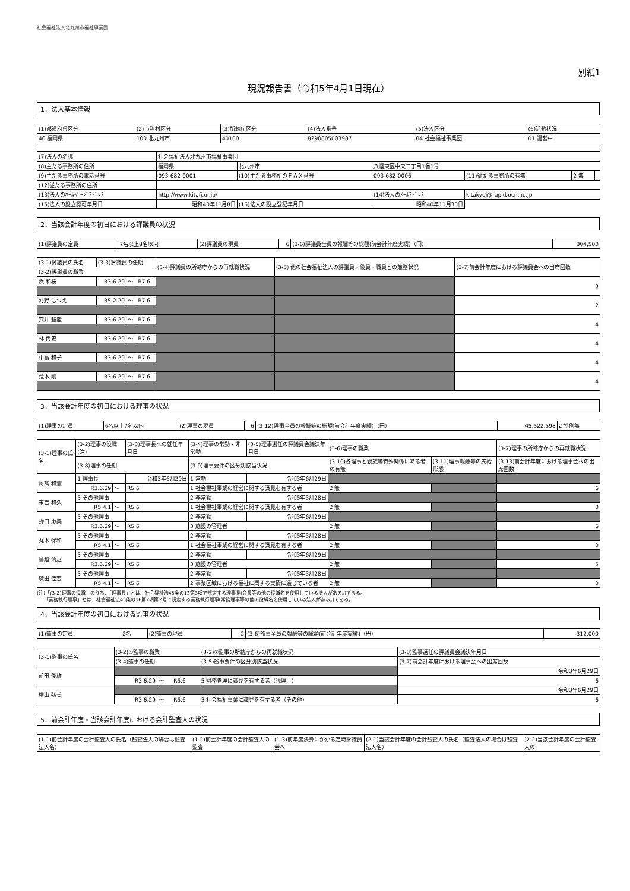社会福祉法人北九州市福祉事業団
別紙1
現況報告書（令和5年4月1日現在）
1．法人基本情報
| (1)都道府県区分 | (2)市町村区分 | (3)所轄庁区分 | (4)法人番号 | (5)法人区分 | (6)活動状況 |
| 40 福岡県 | 100 北九州市 | 40100 | 8290805003987 | 04 社会福祉事業団 | 01 運営中 |
| (7)法人の名称 | 社会福祉法人北九州市福祉事業団 | | | | | |
| (8)主たる事務所の住所 | 福岡県 | 北九州市 | 八幡東区中央二丁目1番1号 | | | |
| (9)主たる事務所の電話番号 | 093-682-0001 | (10)主たる事務所のＦＡＸ番号 | 093-682-0006 | (11)従たる事務所の有無 | 2 無 | |
| (12)従たる事務所の住所 | | | | | | |
| (13)法人のﾎｰﾑﾍﾟｰｼﾞｱﾄﾞﾚｽ | http://www.kitafj.or.jp/ | | (14)法人のﾒｰﾙｱﾄﾞﾚｽ | kitakyuj@rapid.ocn.ne.jp | | |
| (15)法人の設立認可年月日 | 昭和40年11月8日 | (16)法人の設立登記年月日 | 昭和40年11月30日 | | | |
2．当該会計年度の初日における評議員の状況
| (1)評議員の定員 | 7名以上8名以内 | (2)評議員の現員 | 6 | (3-6)評議員全員の報酬等の総額(前会計年度実績)（円） | 304,500 |
| (3-1)評議員の氏名 | (3-3)評議員の任期 | | | (3-4)評議員の所轄庁からの再就職状況 | (3-5) 他の社会福祉法人の評議員・役員・職員との兼務状況 | (3-7)前会計年度における評議員会への出席回数 |
| (3-2)評議員の職業 | | | | | | |
| 浜 和枝 | R3.6.29 | ～ | R7.6 | | | 3 |
| 河野 はつえ | R5.2.20 | ～ | R7.6 | | | 2 |
| 穴井 竪能 | R3.6.29 | ～ | R7.6 | | | 4 |
| 林 尚史 | R3.6.29 | ～ | R7.6 | | | 4 |
| 中島 和子 | R3.6.29 | ～ | R7.6 | | | 4 |
| 荒木 剛 | R3.6.29 | ～ | R7.6 | | | 4 |
3．当該会計年度の初日における理事の状況
| (1)理事の定員 | 6名以上7名以内 | (2)理事の現員 | 6 | (3-12)理事全員の報酬等の総額(前会計年度実績)（円） | 45,522,598 | 2 特例無 |
| (3-1)理事の氏名 | (3-2)理事の役職(注) | | | (3-3)理事長への就任年月日 | (3-4)理事の常勤・非常勤 | (3-5)理事選任の評議員会議決年月日 | (3-6)理事の職業 | | (3-7)理事の所轄庁からの再就職状況 |
| | (3-8)理事の任期 | | | | (3-9)理事要件の区分別該当状況 | | (3-10)各理事と親族等特殊関係にある者の有無 | (3-11)理事報酬等の支給形態 | (3-13)前会計年度における理事会への出席回数 |
| 阿髙 和憲 | 1 理事長 | | | 令和3年6月29日 | 1 常勤 | 令和3年6月29日 | | | |
| | R3.6.29 | ～ | R5.6 | | 1 社会福祉事業の経営に関する識見を有する者 | | 2 無 | | 6 |
| 末吉 和久 | 3 その他理事 | | | | 2 非常勤 | 令和5年3月28日 | | | |
| | R5.4.1 | ～ | R5.6 | | 1 社会福祉事業の経営に関する識見を有する者 | | 2 無 | | 0 |
| 野口 恵美 | 3 その他理事 | | | | 2 非常勤 | 令和3年6月29日 | | | |
| | R3.6.29 | ～ | R5.6 | | 3 施設の管理者 | | 2 無 | | 6 |
| 丸木 保和 | 3 その他理事 | | | | 2 非常勤 | 令和5年3月28日 | | | |
| | R5.4.1 | ～ | R5.6 | | 1 社会福祉事業の経営に関する識見を有する者 | | 2 無 | | 0 |
| 鳥越 清之 | 3 その他理事 | | | | 2 非常勤 | 令和3年6月29日 | | | |
| | R3.6.29 | ～ | R5.6 | | 3 施設の管理者 | | 2 無 | | 5 |
| 磯田 佳宏 | 3 その他理事 | | | | 2 非常勤 | 令和5年3月28日 | | | |
| | R5.4.1 | ～ | R5.6 | | 2 事業区域における福祉に関する実情に通じている者 | | 2 無 | | 0 |
(注)「(3-2)理事の役職」のうち、「理事長」とは、社会福祉法45条の13第3項で規定する理事長(会長等の他の役職名を使用している法人がある。)である。
　　「業務執行理事」とは、社会福祉法45条の16第2項第2号で規定する業務執行理事(常務理事等の他の役職名を使用している法人がある。)である。
4．当該会計年度の初日における監事の状況
| (1)監事の定員 | 2名 | (2)監事の現員 | 2 | (3-6)監事全員の報酬等の総額(前会計年度実績)（円） | 312,000 |
| (3-1)監事の氏名 | (3-2)①監事の職業 | | | (3-2)②監事の所轄庁からの再就職状況 | (3-3)監事選任の評議員会議決年月日 |
| | (3-4)監事の任期 | | | (3-5)監事要件の区分別該当状況 | (3-7)前会計年度における理事会への出席回数 |
| 前田 俊雄 | | | | | 令和3年6月29日 |
| | R3.6.29 | ～ | R5.6 | 5 財務管理に識見を有する者（税理士） | 6 |
| 横山 弘美 | | | | | 令和3年6月29日 |
| | R3.6.29 | ～ | R5.6 | 3 社会福祉事業に識見を有する者（その他） | 6 |
5．前会計年度・当該会計年度における会計監査人の状況
| (1-1)前会計年度の会計監査人の氏名（監査法人の場合は監査法人名） | (1-2)前会計年度の会計監査人の監査 | (1-3)前年度決算にかかる定時評議員会へ | (2-1)当該会計年度の会計監査人の氏名（監査法人の場合は監査法人名） | (2-2)当該会計年度の会計監査人の |